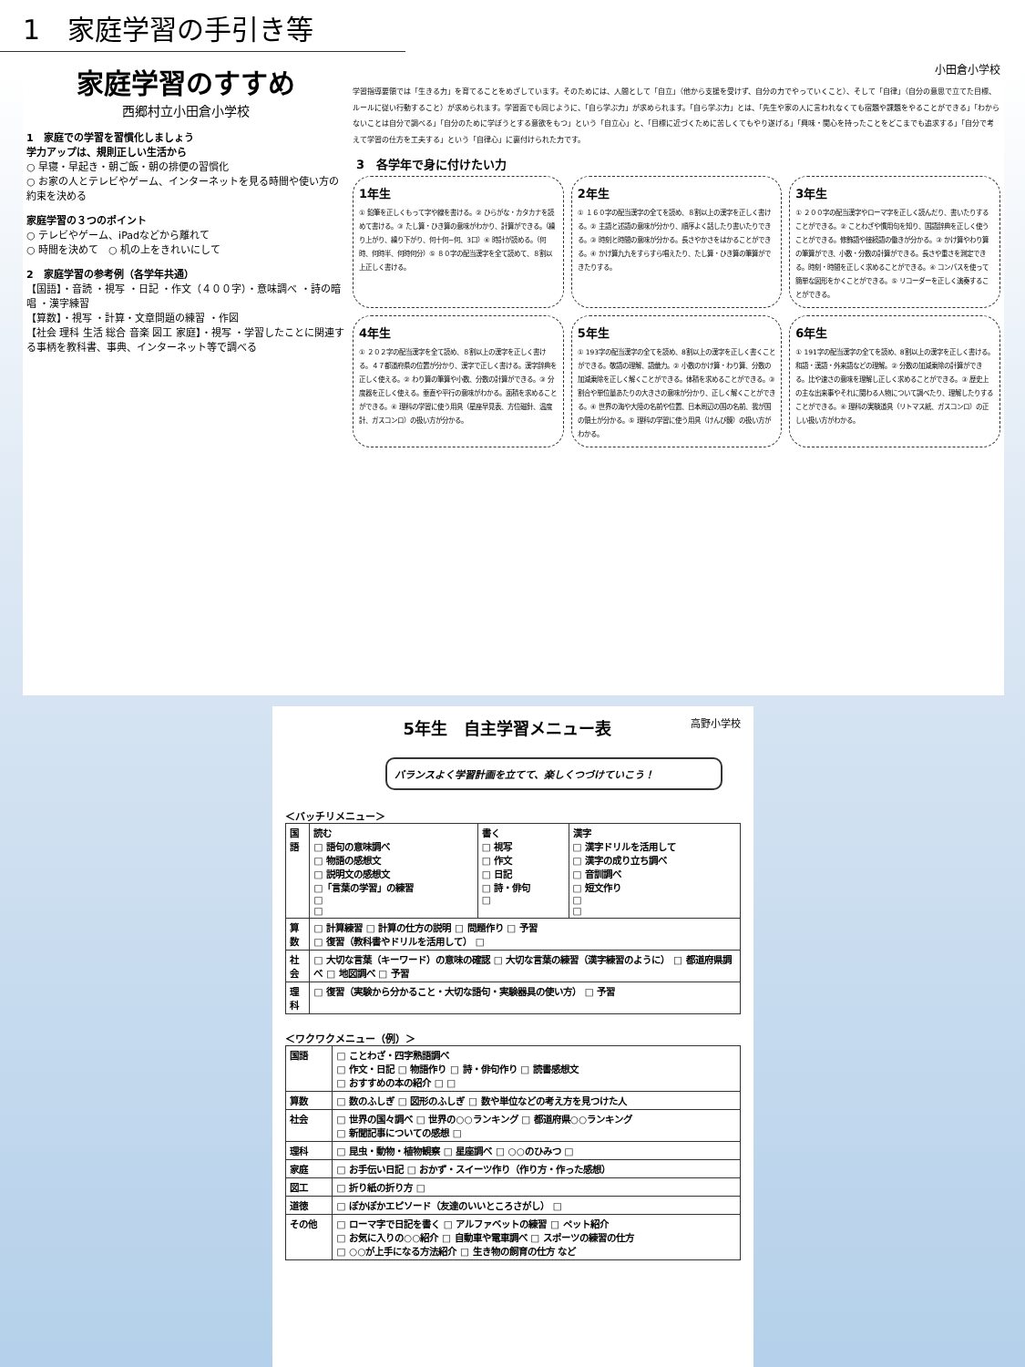1　家庭学習の手引き等
家庭学習のすすめ
西郷村立小田倉小学校
1　家庭での学習を習慣化しましょう
学力アップは、規則正しい生活から
○ 早寝・早起き・朝ご飯・朝の排便の習慣化
○ お家の人とテレビやゲーム、インターネットを見る時間や使い方の約束を決める
家庭学習の３つのポイント
○ テレビやゲーム、iPadなどから離れて
○ 時間を決めて　○ 机の上をきれいにして
2　家庭学習の参考例（各学年共通）
【国語】・音読 ・視写 ・日記 ・作文（４００字）・意味調べ ・詩の暗唱 ・漢字練習
【算数】・視写 ・計算・文章問題の練習 ・作図
【社会 理科 生活 総合 音楽 図工 家庭】・視写 ・学習したことに関連する事柄を教科書、事典、インターネット等で調べる
小田倉小学校
学習指導要領では「生きる力」を育てることをめざしています。そのためには、人間として「自立」（他から支援を受けず、自分の力でやっていくこと）、そして「自律」（自分の意思で立てた目標、ルールに従い行動すること）が求められます。学習面でも同じように、「自ら学ぶ力」が求められます。「自ら学ぶ力」とは、「先生や家の人に言われなくても宿題や課題をやることができる」「わからないことは自分で調べる」「自分のために学ぼうとする意欲をもつ」という「自立心」と、「目標に近づくために苦しくてもやり遂げる」「興味・関心を持ったことをどこまでも追求する」「自分で考えて学習の仕方を工夫する」という「自律心」に裏付けられた力です。
3　各学年で身に付けたい力
1年生
① 鉛筆を正しくもって字や線を書ける。② ひらがな・カタカナを読めて書ける。③ たし算・ひき算の意味がわかり、計算ができる。（繰り上がり、繰り下がり、何十何−何、3口）④ 時計が読める。（何時、何時半、何時何分）⑤ ８０字の配当漢字を全て読めて、８割以上正しく書ける。
2年生
① １６０字の配当漢字の全てを読め、８割以上の漢字を正しく書ける。② 主語と述語の意味が分かり、順序よく話したり書いたりできる。③ 時刻と時間の意味が分かる。長さやかさをはかることができる。④ かけ算九九をすらすら唱えたり、たし算・ひき算の筆算ができたりする。
3年生
① ２００字の配当漢字やローマ字を正しく読んだり、書いたりすることができる。② ことわざや慣用句を知り、国語辞典を正しく使うことができる。修飾語や接続語の働きが分かる。③ かけ算やわり算の筆算ができ、小数・分数の計算ができる。長さや重さを測定できる。時刻・時間を正しく求めることができる。④ コンパスを使って簡単な図形をかくことができる。⑤ リコーダーを正しく演奏することができる。
4年生
① ２０２字の配当漢字を全て読め、８割以上の漢字を正しく書ける。４７都道府県の位置が分かり、漢字で正しく書ける。漢字辞典を正しく使える。② わり算の筆算や小数、分数の計算ができる。③ 分度器を正しく使える。垂直や平行の意味がわかる。面積を求めることができる。④ 理科の学習に使う用具（星座早見表、方位磁針、温度計、ガスコンロ）の扱い方が分かる。
5年生
① 193字の配当漢字の全てを読め、8割以上の漢字を正しく書くことができる。敬語の理解、語彙力。② 小数のかけ算・わり算、分数の加減乗除を正しく解くことができる。体積を求めることができる。③ 割合や単位量あたりの大きさの意味が分かり、正しく解くことができる。④ 世界の海や大陸の名前や位置、日本周辺の国の名前、我が国の領土が分かる。⑤ 理科の学習に使う用具（けんび鏡）の扱い方がわかる。
6年生
① 191字の配当漢字の全てを読め、8割以上の漢字を正しく書ける。和語・漢語・外来語などの理解。② 分数の加減乗除の計算ができる。比や速さの意味を理解し正しく求めることができる。③ 歴史上の主な出来事やそれに関わる人物について調べたり、理解したりすることができる。④ 理科の実験道具（リトマス紙、ガスコンロ）の正しい扱い方がわかる。
5年生　自主学習メニュー表 高野小学校
バランスよく学習計画を立てて、楽しくつづけていこう！
＜バッチリメニュー＞
| 国語 | 読む □ 語句の意味調べ □ 物語の感想文 □ 説明文の感想文 □「言葉の学習」の練習 □ □ | 書く □ 視写 □ 作文 □ 日記 □ 詩・俳句 □ | 漢字 □ 漢字ドリルを活用して □ 漢字の成り立ち調べ □ 音訓調べ □ 短文作り □ □ |
| 算数 | □ 計算練習 □ 計算の仕方の説明 □ 問題作り □ 予習 □ 復習（教科書やドリルを活用して） □ | | |
| 社会 | □ 大切な言葉（キーワード）の意味の確認 □ 大切な言葉の練習（漢字練習のように） □ 都道府県調べ □ 地図調べ □ 予習 | | |
| 理科 | □ 復習（実験から分かること・大切な語句・実験器具の使い方） □ 予習 | | |
＜ワクワクメニュー（例）＞
| 国語 | □ ことわざ・四字熟語調べ □ 作文・日記 □ 物語作り □ 詩・俳句作り □ 読書感想文 □ おすすめの本の紹介 □ □ |
| 算数 | □ 数のふしぎ □ 図形のふしぎ □ 数や単位などの考え方を見つけた人 |
| 社会 | □ 世界の国々調べ □ 世界の○○ランキング □ 都道府県○○ランキング □ 新聞記事についての感想 □ |
| 理科 | □ 昆虫・動物・植物観察 □ 星座調べ □ ○○のひみつ □ |
| 家庭 | □ お手伝い日記 □ おかず・スイーツ作り（作り方・作った感想） |
| 図工 | □ 折り紙の折り方 □ |
| 道徳 | □ ぽかぽかエピソード（友達のいいところさがし） □ |
| その他 | □ ローマ字で日記を書く □ アルファベットの練習 □ ペット紹介 □ お気に入りの○○紹介 □ 自動車や電車調べ □ スポーツの練習の仕方 □ ○○が上手になる方法紹介 □ 生き物の飼育の仕方 など |